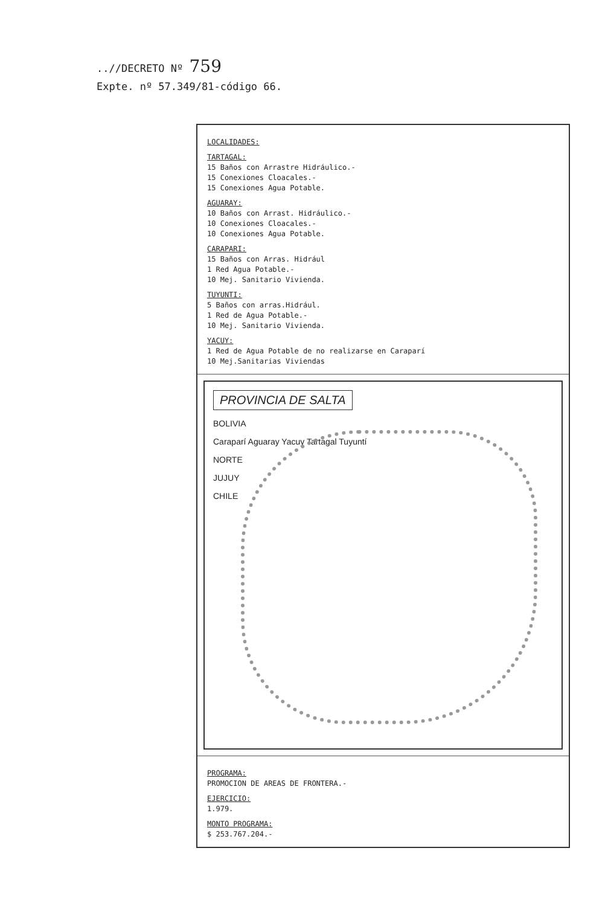..//DECRETO Nº 759
Expte. nº 57.349/81-código 66.
LOCALIDADES:
TARTAGAL:
15 Baños con Arrastre Hidráulico.-
15 Conexiones Cloacales.-
15 Conexiones Agua Potable.
AGUARAY:
10 Baños con Arrast. Hidráulico.-
10 Conexiones Cloacales.-
10 Conexiones Agua Potable.
CARAPARI:
15 Baños con Arras. Hidrául
1 Red Agua Potable.-
10 Mej. Sanitario Vivienda.
TUYUNTI:
5 Baños con arras.Hidrául.
1 Red de Agua Potable.-
10 Mej. Sanitario Vivienda.
YACUY:
1 Red de Agua Potable de no realizarse en Caraparí
10 Mej.Sanitarias Viviendas
PROVINCIA DE SALTA
BOLIVIA
Caraparí Aguaray Yacuy Tartagal Tuyuntí
NORTE
JUJUY
CHILE
PROGRAMA:
PROMOCION DE AREAS DE FRONTERA.-
EJERCICIO:
1.979.
MONTO PROGRAMA:
$ 253.767.204.-